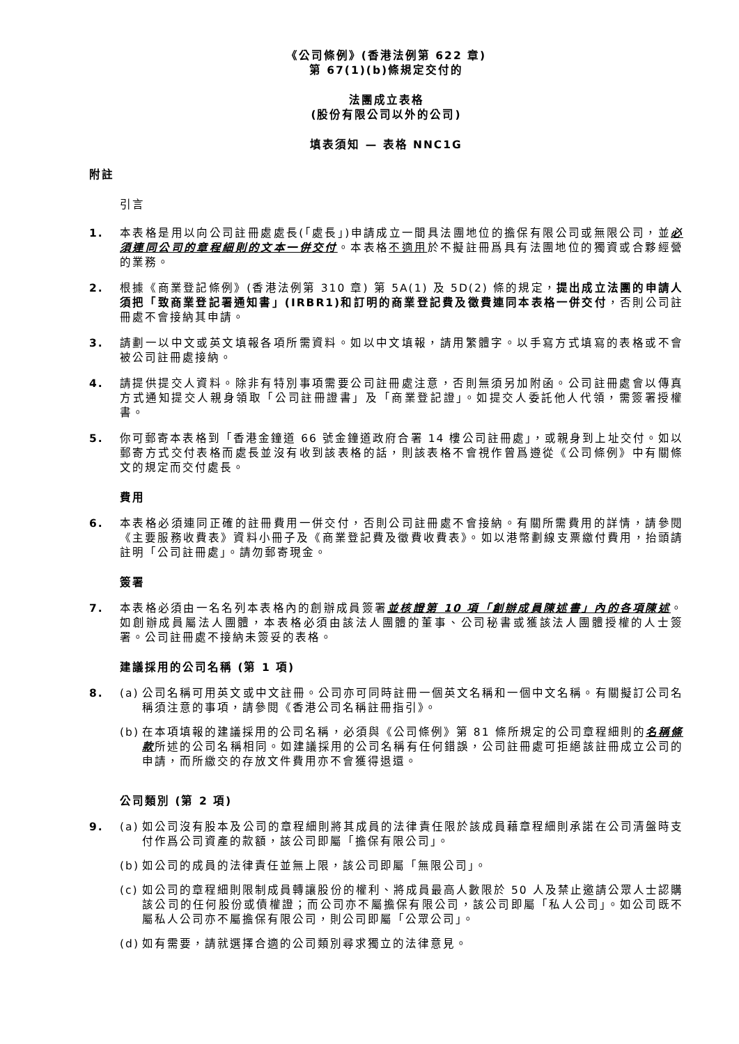《公司條例》(香港法例第 622 章)
第 67(1)(b)條規定交付的
法團成立表格
(股份有限公司以外的公司)
填表須知 — 表格 NNC1G
附註
引言
1. 本表格是用以向公司註冊處處長(「處長」)申請成立一間具法團地位的擔保有限公司或無限公司，並必須連同公司的章程細則的文本一併交付。本表格不適用於不擬註冊爲具有法團地位的獨資或合夥經營的業務。
2. 根據《商業登記條例》(香港法例第 310 章) 第 5A(1) 及 5D(2) 條的規定，提出成立法團的申請人須把「致商業登記署通知書」(IRBR1)和訂明的商業登記費及徵費連同本表格一併交付，否則公司註冊處不會接納其申請。
3. 請劃一以中文或英文填報各項所需資料。如以中文填報，請用繁體字。以手寫方式填寫的表格或不會被公司註冊處接納。
4. 請提供提交人資料。除非有特別事項需要公司註冊處注意，否則無須另加附函。公司註冊處會以傳真方式通知提交人親身領取「公司註冊證書」及「商業登記證」。如提交人委託他人代領，需簽署授權書。
5. 你可郵寄本表格到「香港金鐘道 66 號金鐘道政府合署 14 樓公司註冊處」，或親身到上址交付。如以郵寄方式交付表格而處長並沒有收到該表格的話，則該表格不會視作曾爲遵從《公司條例》中有關條文的規定而交付處長。
費用
6. 本表格必須連同正確的註冊費用一併交付，否則公司註冊處不會接納。有關所需費用的詳情，請參閱《主要服務收費表》資料小冊子及《商業登記費及徵費收費表》。如以港幣劃線支票繳付費用，抬頭請註明「公司註冊處」。請勿郵寄現金。
簽署
7. 本表格必須由一名名列本表格內的創辦成員簽署並核證第 10 項「創辦成員陳述書」內的各項陳述。如創辦成員屬法人團體，本表格必須由該法人團體的董事、公司秘書或獲該法人團體授權的人士簽署。公司註冊處不接納未簽妥的表格。
建議採用的公司名稱 (第 1 項)
8. (a)
公司名稱可用英文或中文註冊。公司亦可同時註冊一個英文名稱和一個中文名稱。有關擬訂公司名稱須注意的事項，請參閱《香港公司名稱註冊指引》。
(b)
在本項填報的建議採用的公司名稱，必須與《公司條例》第 81 條所規定的公司章程細則的名稱條款所述的公司名稱相同。如建議採用的公司名稱有任何錯誤，公司註冊處可拒絕該註冊成立公司的申請，而所繳交的存放文件費用亦不會獲得退還。
公司類別 (第 2 項)
9. (a)
如公司沒有股本及公司的章程細則將其成員的法律責任限於該成員藉章程細則承諾在公司清盤時支付作爲公司資產的款額，該公司即屬「擔保有限公司」。
(b)
如公司的成員的法律責任並無上限，該公司即屬「無限公司」。
(c)
如公司的章程細則限制成員轉讓股份的權利、將成員最高人數限於 50 人及禁止邀請公眾人士認購該公司的任何股份或債權證；而公司亦不屬擔保有限公司，該公司即屬「私人公司」。如公司既不屬私人公司亦不屬擔保有限公司，則公司即屬「公眾公司」。
(d)
如有需要，請就選擇合適的公司類別尋求獨立的法律意見。